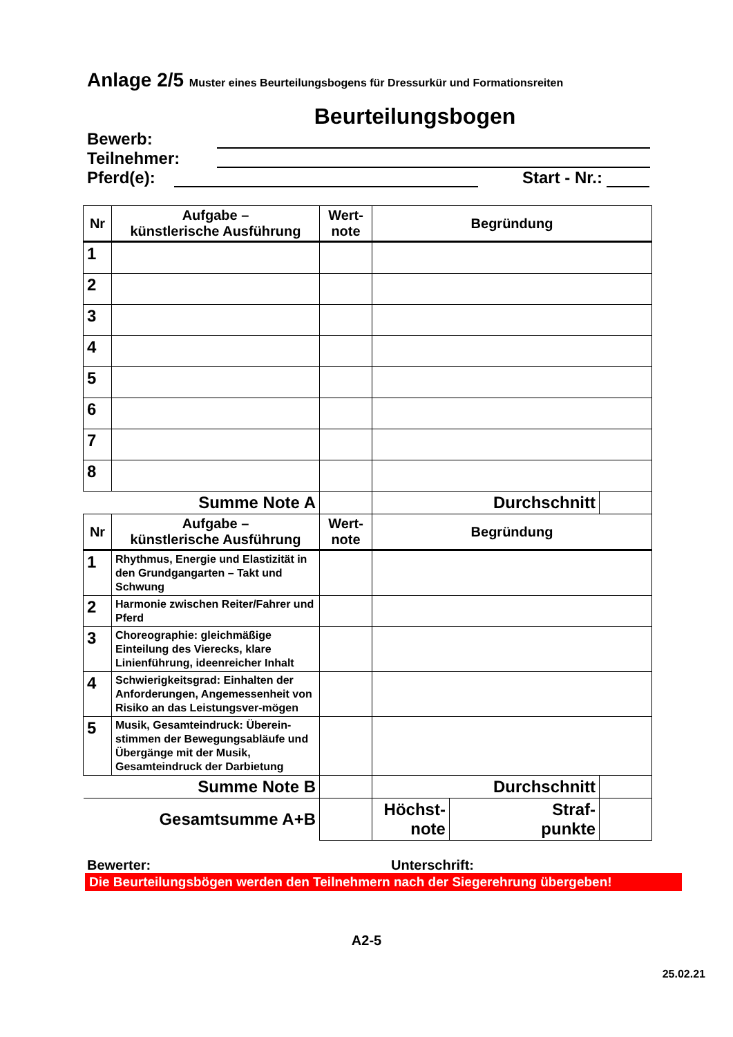Anlage 2/5 Muster eines Beurteilungsbogens für Dressurkür und Formationsreiten
Beurteilungsbogen
Bewerb:
Teilnehmer:
Pferd(e): Start - Nr.:
| Nr | Aufgabe – künstlerische Ausführung | Wert- note | Begründung | | |
| --- | --- | --- | --- | --- | --- |
| 1 | | | | | |
| 2 | | | | | |
| 3 | | | | | |
| 4 | | | | | |
| 5 | | | | | |
| 6 | | | | | |
| 7 | | | | | |
| 8 | | | | | |
| Summe Note A | | | Durchschnitt | | |
| Nr | Aufgabe – künstlerische Ausführung | Wert- note | Begründung | | |
| 1 | Rhythmus, Energie und Elastizität in den Grundgangarten – Takt und Schwung | | | | |
| 2 | Harmonie zwischen Reiter/Fahrer und Pferd | | | | |
| 3 | Choreographie: gleichmäßige Einteilung des Vierecks, klare Linienführung, ideenreicher Inhalt | | | | |
| 4 | Schwierigkeitsgrad: Einhalten der Anforderungen, Angemessenheit von Risiko an das Leistungsver-mögen | | | | |
| 5 | Musik, Gesamteindruck: Überein-stimmen der Bewegungsabläufe und Übergänge mit der Musik, Gesamteindruck der Darbietung | | | | |
| Summe Note B | | | Durchschnitt | | |
| Gesamtsumme A+B | | | Höchst- note | Straf- punkte | |
Bewerter: Unterschrift:
Die Beurteilungsbögen werden den Teilnehmern nach der Siegerehrung übergeben!
A2-5
25.02.21